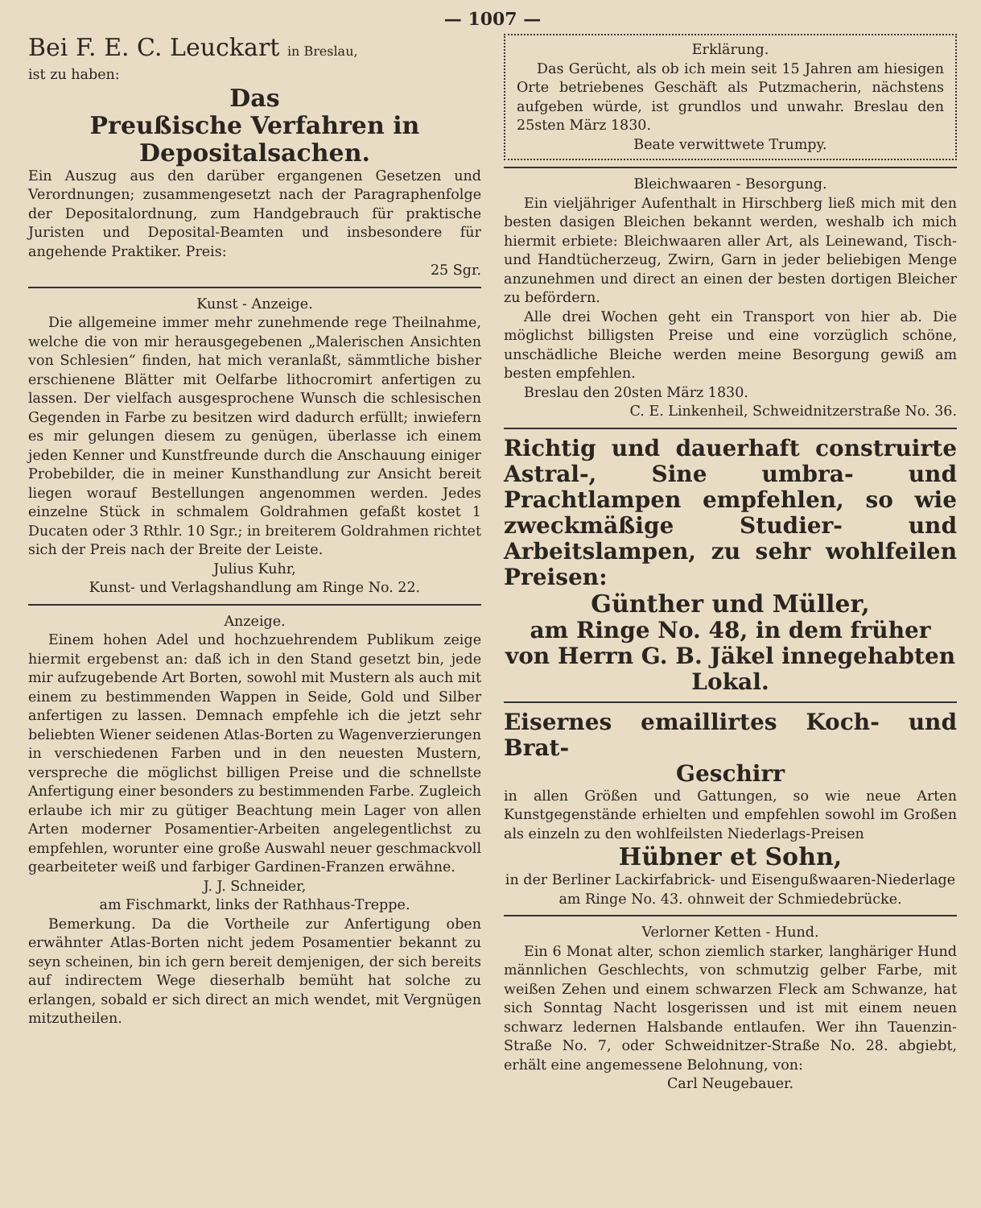— 1007 —
Bei F. E. C. Leuckart in Breslau,
ist zu haben:
Das
Preußische Verfahren in Depositalsachen.
Ein Auszug aus den darüber ergangenen Gesetzen und Verordnungen; zusammengesetzt nach der Paragraphenfolge der Depositalordnung, zum Handgebrauch für praktische Juristen und Deposital-Beamten und insbesondere für angehende Praktiker. Preis:
25 Sgr.
Kunst - Anzeige.
Die allgemeine immer mehr zunehmende rege Theilnahme, welche die von mir herausgegebenen „Malerischen Ansichten von Schlesien“ finden, hat mich veranlaßt, sämmtliche bisher erschienene Blätter mit Oelfarbe lithocromirt anfertigen zu lassen. Der vielfach ausgesprochene Wunsch die schlesischen Gegenden in Farbe zu besitzen wird dadurch erfüllt; inwiefern es mir gelungen diesem zu genügen, überlasse ich einem jeden Kenner und Kunstfreunde durch die Anschauung einiger Probebilder, die in meiner Kunsthandlung zur Ansicht bereit liegen worauf Bestellungen angenommen werden. Jedes einzelne Stück in schmalem Goldrahmen gefaßt kostet 1 Ducaten oder 3 Rthlr. 10 Sgr.; in breiterem Goldrahmen richtet sich der Preis nach der Breite der Leiste.
Julius Kuhr,
Kunst- und Verlagshandlung am Ringe No. 22.
Anzeige.
Einem hohen Adel und hochzuehrendem Publikum zeige hiermit ergebenst an: daß ich in den Stand gesetzt bin, jede mir aufzugebende Art Borten, sowohl mit Mustern als auch mit einem zu bestimmenden Wappen in Seide, Gold und Silber anfertigen zu lassen. Demnach empfehle ich die jetzt sehr beliebten Wiener seidenen Atlas-Borten zu Wagenverzierungen in verschiedenen Farben und in den neuesten Mustern, verspreche die möglichst billigen Preise und die schnellste Anfertigung einer besonders zu bestimmenden Farbe. Zugleich erlaube ich mir zu gütiger Beachtung mein Lager von allen Arten moderner Posamentier-Arbeiten angelegentlichst zu empfehlen, worunter eine große Auswahl neuer geschmackvoll gearbeiteter weiß und farbiger Gardinen-Franzen erwähne.
J. J. Schneider,
am Fischmarkt, links der Rathhaus-Treppe.
Bemerkung. Da die Vortheile zur Anfertigung oben erwähnter Atlas-Borten nicht jedem Posamentier bekannt zu seyn scheinen, bin ich gern bereit demjenigen, der sich bereits auf indirectem Wege dieserhalb bemüht hat solche zu erlangen, sobald er sich direct an mich wendet, mit Vergnügen mitzutheilen.
Erklärung.
Das Gerücht, als ob ich mein seit 15 Jahren am hiesigen Orte betriebenes Geschäft als Putzmacherin, nächstens aufgeben würde, ist grundlos und unwahr. Breslau den 25sten März 1830.
Beate verwittwete Trumpy.
Bleichwaaren - Besorgung.
Ein vieljähriger Aufenthalt in Hirschberg ließ mich mit den besten dasigen Bleichen bekannt werden, weshalb ich mich hiermit erbiete: Bleichwaaren aller Art, als Leinewand, Tisch- und Handtücherzeug, Zwirn, Garn in jeder beliebigen Menge anzunehmen und direct an einen der besten dortigen Bleicher zu befördern.
Alle drei Wochen geht ein Transport von hier ab. Die möglichst billigsten Preise und eine vorzüglich schöne, unschädliche Bleiche werden meine Besorgung gewiß am besten empfehlen.
Breslau den 20sten März 1830.
C. E. Linkenheil, Schweidnitzerstraße No. 36.
Richtig und dauerhaft construirte Astral-, Sine umbra- und Prachtlampen empfehlen, so wie zweckmäßige Studier- und Arbeitslampen, zu sehr wohlfeilen Preisen:
Günther und Müller,
am Ringe No. 48, in dem früher von Herrn G. B. Jäkel innegehabten Lokal.
Eisernes emaillirtes Koch- und Brat-
Geschirr
in allen Größen und Gattungen, so wie neue Arten Kunstgegenstände erhielten und empfehlen sowohl im Großen als einzeln zu den wohlfeilsten Niederlags-Preisen
Hübner et Sohn,
in der Berliner Lackirfabrick- und Eisengußwaaren-Niederlage am Ringe No. 43. ohnweit der Schmiedebrücke.
Verlorner Ketten - Hund.
Ein 6 Monat alter, schon ziemlich starker, langhäriger Hund männlichen Geschlechts, von schmutzig gelber Farbe, mit weißen Zehen und einem schwarzen Fleck am Schwanze, hat sich Sonntag Nacht losgerissen und ist mit einem neuen schwarz ledernen Halsbande entlaufen. Wer ihn Tauenzin-Straße No. 7, oder Schweidnitzer-Straße No. 28. abgiebt, erhält eine angemessene Belohnung, von:
Carl Neugebauer.